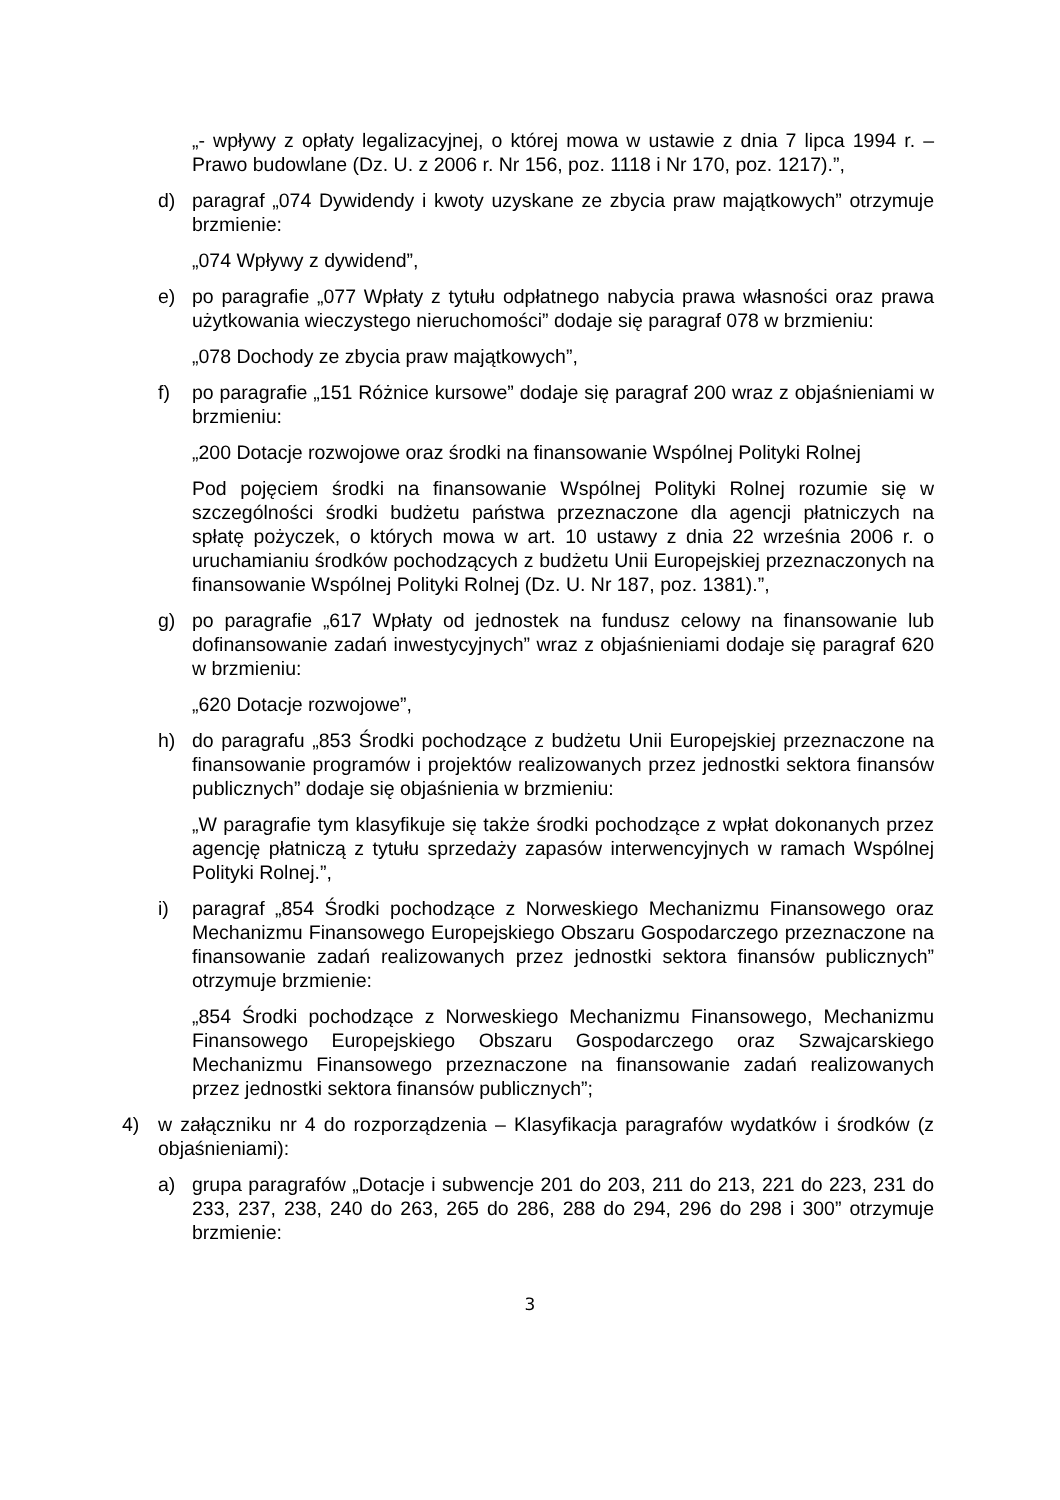„- wpływy z opłaty legalizacyjnej, o której mowa w ustawie z dnia 7 lipca 1994 r. – Prawo budowlane (Dz. U. z 2006 r. Nr 156, poz. 1118 i Nr 170, poz. 1217).”,
d) paragraf „074 Dywidendy i kwoty uzyskane ze zbycia praw majątkowych” otrzymuje brzmienie:
„074 Wpływy z dywidend”,
e) po paragrafie „077 Wpłaty z tytułu odpłatnego nabycia prawa własności oraz prawa użytkowania wieczystego nieruchomości” dodaje się paragraf 078 w brzmieniu:
„078 Dochody ze zbycia praw majątkowych”,
f) po paragrafie „151 Różnice kursowe” dodaje się paragraf 200 wraz z objaśnieniami w brzmieniu:
„200 Dotacje rozwojowe oraz środki na finansowanie Wspólnej Polityki Rolnej
Pod pojęciem środki na finansowanie Wspólnej Polityki Rolnej rozumie się w szczególności środki budżetu państwa przeznaczone dla agencji płatniczych na spłatę pożyczek, o których mowa w art. 10 ustawy z dnia 22 września 2006 r. o uruchamianiu środków pochodzących z budżetu Unii Europejskiej przeznaczonych na finansowanie Wspólnej Polityki Rolnej (Dz. U. Nr 187, poz. 1381).”,
g) po paragrafie „617 Wpłaty od jednostek na fundusz celowy na finansowanie lub dofinansowanie zadań inwestycyjnych” wraz z objaśnieniami dodaje się paragraf 620 w brzmieniu:
„620 Dotacje rozwojowe”,
h) do paragrafu „853 Środki pochodzące z budżetu Unii Europejskiej przeznaczone na finansowanie programów i projektów realizowanych przez jednostki sektora finansów publicznych” dodaje się objaśnienia w brzmieniu:
„W paragrafie tym klasyfikuje się także środki pochodzące z wpłat dokonanych przez agencję płatniczą z tytułu sprzedaży zapasów interwencyjnych w ramach Wspólnej Polityki Rolnej.”,
i) paragraf „854 Środki pochodzące z Norweskiego Mechanizmu Finansowego oraz Mechanizmu Finansowego Europejskiego Obszaru Gospodarczego przeznaczone na finansowanie zadań realizowanych przez jednostki sektora finansów publicznych” otrzymuje brzmienie:
„854 Środki pochodzące z Norweskiego Mechanizmu Finansowego, Mechanizmu Finansowego Europejskiego Obszaru Gospodarczego oraz Szwajcarskiego Mechanizmu Finansowego przeznaczone na finansowanie zadań realizowanych przez jednostki sektora finansów publicznych”;
4) w załączniku nr 4 do rozporządzenia – Klasyfikacja paragrafów wydatków i środków (z objaśnieniami):
a) grupa paragrafów „Dotacje i subwencje 201 do 203, 211 do 213, 221 do 223, 231 do 233, 237, 238, 240 do 263, 265 do 286, 288 do 294, 296 do 298 i 300” otrzymuje brzmienie:
3